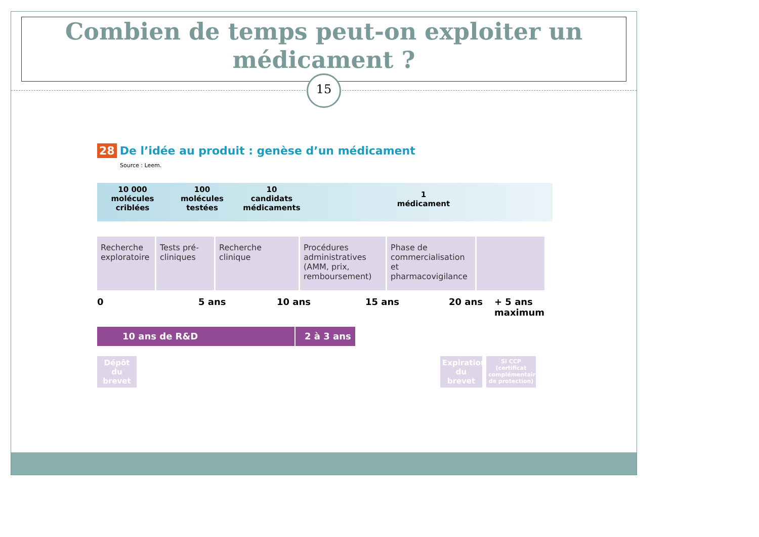Combien de temps peut-on exploiter un médicament ?
15
28 De l’idée au produit : genèse d’un médicament
Source : Leem.
10 000
molécules criblées
100
molécules testées
10
candidats médicaments
1
médicament
Recherche exploratoire
Tests pré-cliniques
Recherche clinique
Procédures administratives (AMM, prix, remboursement)
Phase de commercialisation et pharmacovigilance
0 5 ans 10 ans 15 ans 20 ans + 5 ans
maximum
10 ans de R&D 2 à 3 ans
Dépôt du brevet
Expiration du brevet
Si CCP (certificat complémentaire de protection)